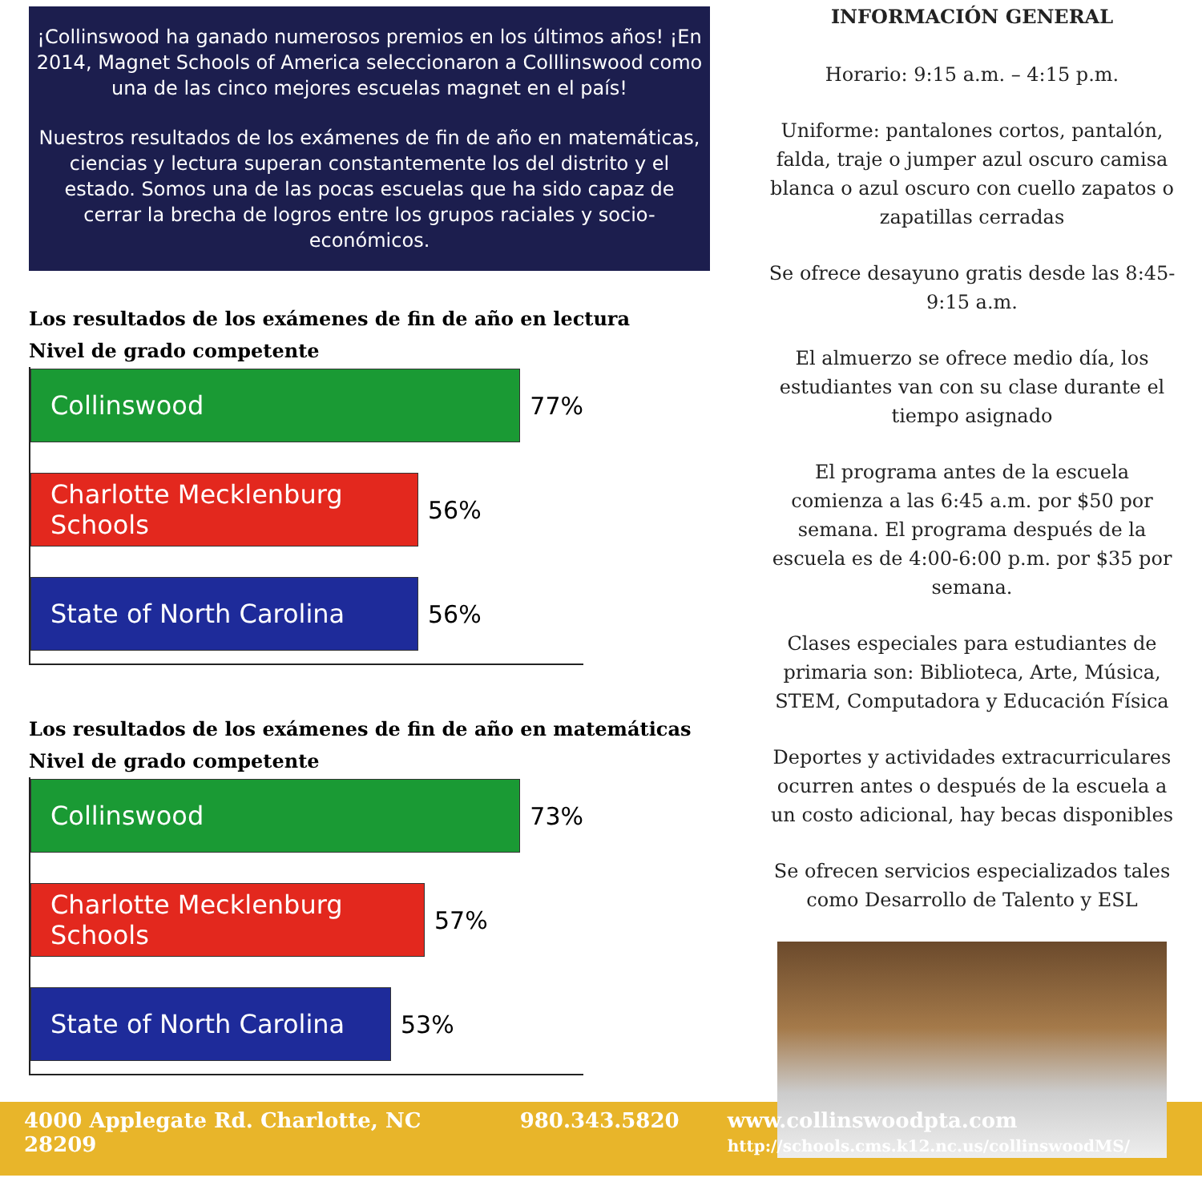¡Collinswood ha ganado numerosos premios en los últimos años! ¡En 2014, Magnet Schools of America seleccionaron a Colllinswood como una de las cinco mejores escuelas magnet en el país!
Nuestros resultados de los exámenes de fin de año en matemáticas, ciencias y lectura superan constantemente los del distrito y el estado. Somos una de las pocas escuelas que ha sido capaz de cerrar la brecha de logros entre los grupos raciales y socio- económicos.
Los resultados de los exámenes de fin de año en lectura
Nivel de grado competente
Collinswood
77%
Charlotte Mecklenburg Schools
56%
State of North Carolina
56%
Los resultados de los exámenes de fin de año en matemáticas
Nivel de grado competente
Collinswood
73%
Charlotte Mecklenburg Schools
57%
State of North Carolina
53%
INFORMACIÓN GENERAL
Horario: 9:15 a.m. – 4:15 p.m.
Uniforme: pantalones cortos, pantalón, falda, traje o jumper azul oscuro camisa blanca o azul oscuro con cuello zapatos o zapatillas cerradas
Se ofrece desayuno gratis desde las 8:45-9:15 a.m.
El almuerzo se ofrece medio día, los estudiantes van con su clase durante el tiempo asignado
El programa antes de la escuela comienza a las 6:45 a.m. por $50 por semana. El programa después de la escuela es de 4:00-6:00 p.m. por $35 por semana.
Clases especiales para estudiantes de primaria son: Biblioteca, Arte, Música, STEM, Computadora y Educación Física
Deportes y actividades extracurriculares ocurren antes o después de la escuela a un costo adicional, hay becas disponibles
Se ofrecen servicios especializados tales como Desarrollo de Talento y ESL
4000 Applegate Rd. Charlotte, NC 28209
980.343.5820 www.collinswoodpta.com
http://schools.cms.k12.nc.us/collinswoodMS/